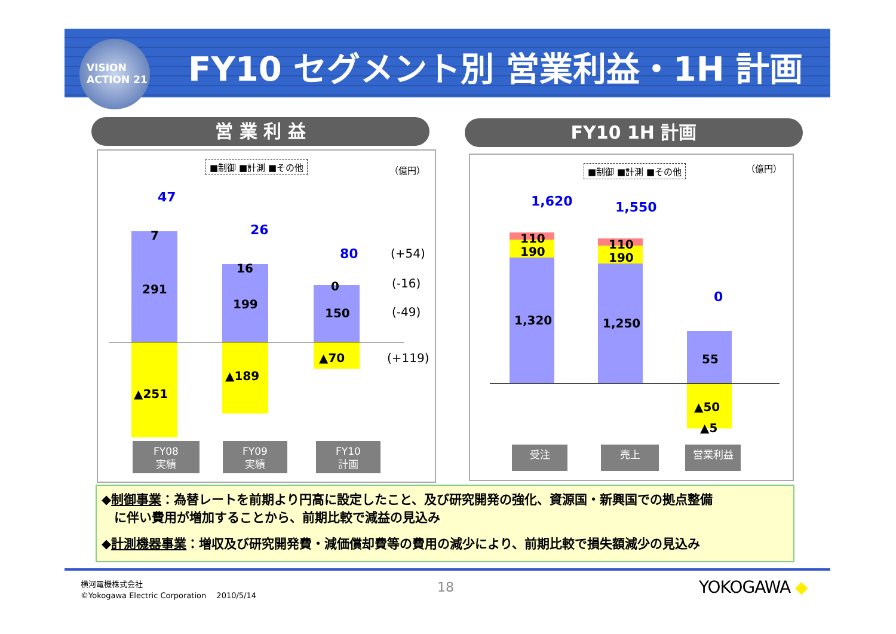VISION
ACTION 21
FY10 セグメント別 営業利益・1H 計画
営 業 利 益 FY10 1H 計画
■制御 ■計測 ■その他 （億円）
47
7
291
▲251
26
16
199
▲189
80
0
150
▲70
(+54)
(-16)
(-49)
(+119)
FY08
実績
FY09
実績
FY10
計画
■制御 ■計測 ■その他 （億円）
1,620
110
190
1,320
1,550
110
190
1,250
0
55
▲50
▲5
受注 売上 営業利益
◆制御事業：為替レートを前期より円高に設定したこと、及び研究開発の強化、資源国・新興国での拠点整備
　に伴い費用が増加することから、前期比較で減益の見込み
◆計測機器事業：増収及び研究開発費・減価償却費等の費用の減少により、前期比較で損失額減少の見込み
横河電機株式会社
©Yokogawa Electric Corporation　 2010/5/14
18 YOKOGAWA ◆